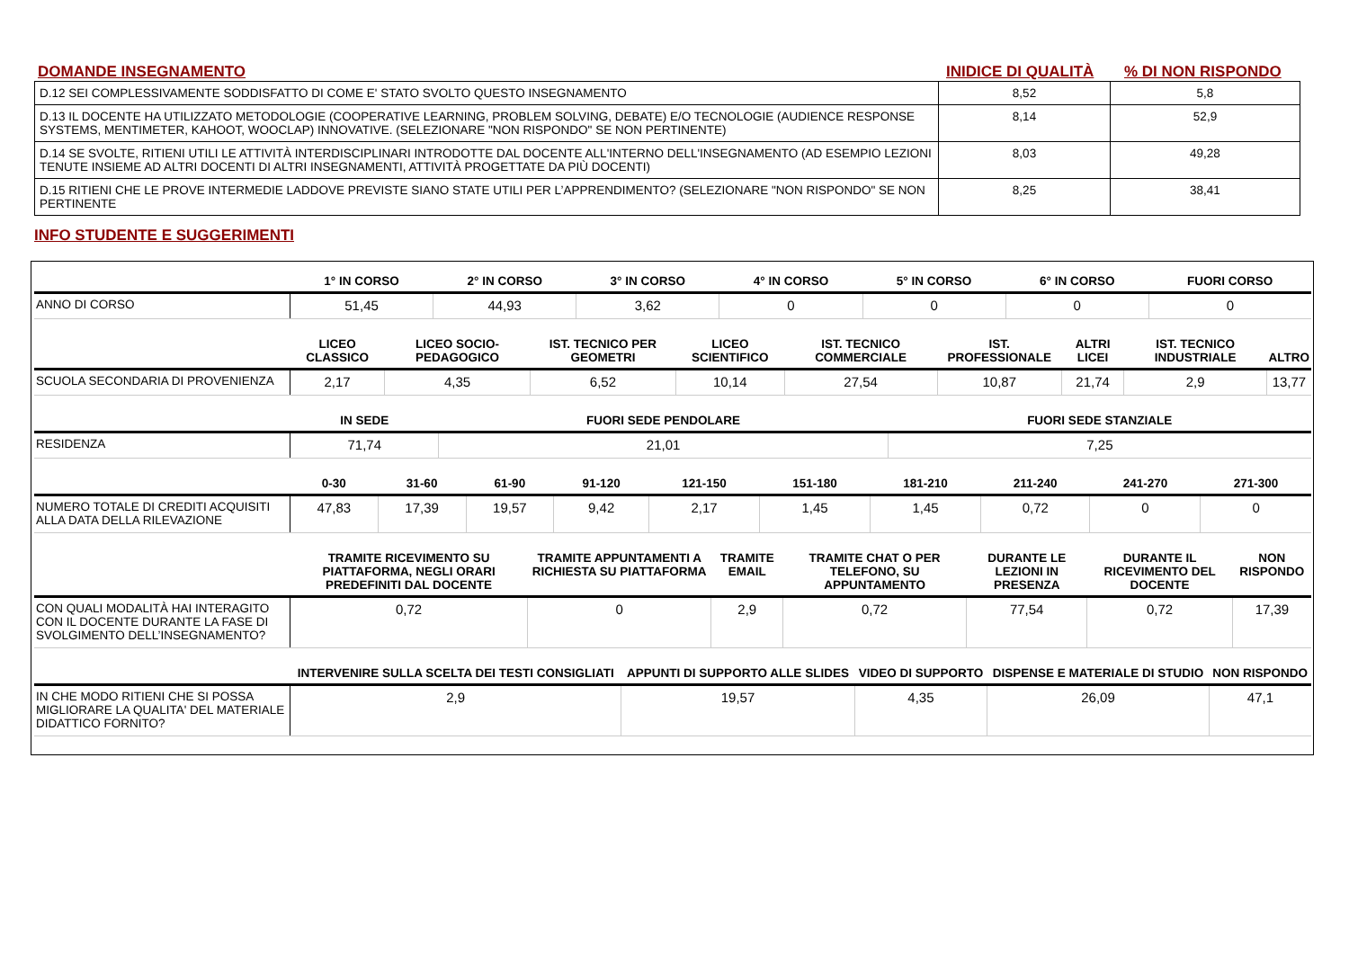DOMANDE INSEGNAMENTO INIDICE DI QUALITÀ % DI NON RISPONDO
| D.12 SEI COMPLESSIVAMENTE SODDISFATTO DI COME E' STATO SVOLTO QUESTO INSEGNAMENTO | 8,52 | 5,8 |
| D.13 IL DOCENTE HA UTILIZZATO METODOLOGIE (COOPERATIVE LEARNING, PROBLEM SOLVING, DEBATE) E/O TECNOLOGIE (AUDIENCE RESPONSE SYSTEMS, MENTIMETER, KAHOOT, WOOCLAP) INNOVATIVE. (SELEZIONARE "NON RISPONDO" SE NON PERTINENTE) | 8,14 | 52,9 |
| D.14 SE SVOLTE, RITIENI UTILI LE ATTIVITÀ INTERDISCIPLINARI INTRODOTTE DAL DOCENTE ALL'INTERNO DELL'INSEGNAMENTO (AD ESEMPIO LEZIONI TENUTE INSIEME AD ALTRI DOCENTI DI ALTRI INSEGNAMENTI, ATTIVITÀ PROGETTATE DA PIÙ DOCENTI) | 8,03 | 49,28 |
| D.15 RITIENI CHE LE PROVE INTERMEDIE LADDOVE PREVISTE SIANO STATE UTILI PER L’APPRENDIMENTO? (SELEZIONARE "NON RISPONDO" SE NON PERTINENTE | 8,25 | 38,41 |
INFO STUDENTE E SUGGERIMENTI
| | 1° IN CORSO | 2° IN CORSO | 3° IN CORSO | 4° IN CORSO | 5° IN CORSO | 6° IN CORSO | FUORI CORSO |
| --- | --- | --- | --- | --- | --- | --- | --- |
| ANNO DI CORSO | 51,45 | 44,93 | 3,62 | 0 | 0 | 0 | 0 |
| | LICEO CLASSICO | LICEO SOCIO-PEDAGOGICO | IST. TECNICO PER GEOMETRI | LICEO SCIENTIFICO | IST. TECNICO COMMERCIALE | IST. PROFESSIONALE | ALTRI LICEI | IST. TECNICO INDUSTRIALE | ALTRO |
| --- | --- | --- | --- | --- | --- | --- | --- | --- | --- |
| SCUOLA SECONDARIA DI PROVENIENZA | 2,17 | 4,35 | 6,52 | 10,14 | 27,54 | 10,87 | 21,74 | 2,9 | 13,77 |
| | IN SEDE | FUORI SEDE PENDOLARE | FUORI SEDE STANZIALE |
| --- | --- | --- | --- |
| RESIDENZA | 71,74 | 21,01 | 7,25 |
| | 0-30 | 31-60 | 61-90 | 91-120 | 121-150 | 151-180 | 181-210 | 211-240 | 241-270 | 271-300 |
| --- | --- | --- | --- | --- | --- | --- | --- | --- | --- | --- |
| NUMERO TOTALE DI CREDITI ACQUISITI ALLA DATA DELLA RILEVAZIONE | 47,83 | 17,39 | 19,57 | 9,42 | 2,17 | 1,45 | 1,45 | 0,72 | 0 | 0 |
| | TRAMITE RICEVIMENTO SU PIATTAFORMA, NEGLI ORARI PREDEFINITI DAL DOCENTE | TRAMITE APPUNTAMENTI A RICHIESTA SU PIATTAFORMA | TRAMITE EMAIL | TRAMITE CHAT O PER TELEFONO, SU APPUNTAMENTO | DURANTE LE LEZIONI IN PRESENZA | DURANTE IL RICEVIMENTO DEL DOCENTE | NON RISPONDO |
| --- | --- | --- | --- | --- | --- | --- | --- |
| CON QUALI MODALITÀ HAI INTERAGITO CON IL DOCENTE DURANTE LA FASE DI SVOLGIMENTO DELL’INSEGNAMENTO? | 0,72 | 0 | 2,9 | 0,72 | 77,54 | 0,72 | 17,39 |
| | INTERVENIRE SULLA SCELTA DEI TESTI CONSIGLIATI | APPUNTI DI SUPPORTO ALLE SLIDES | VIDEO DI SUPPORTO | DISPENSE E MATERIALE DI STUDIO | NON RISPONDO |
| --- | --- | --- | --- | --- | --- |
| IN CHE MODO RITIENI CHE SI POSSA MIGLIORARE LA QUALITA' DEL MATERIALE DIDATTICO FORNITO? | 2,9 | 19,57 | 4,35 | 26,09 | 47,1 |